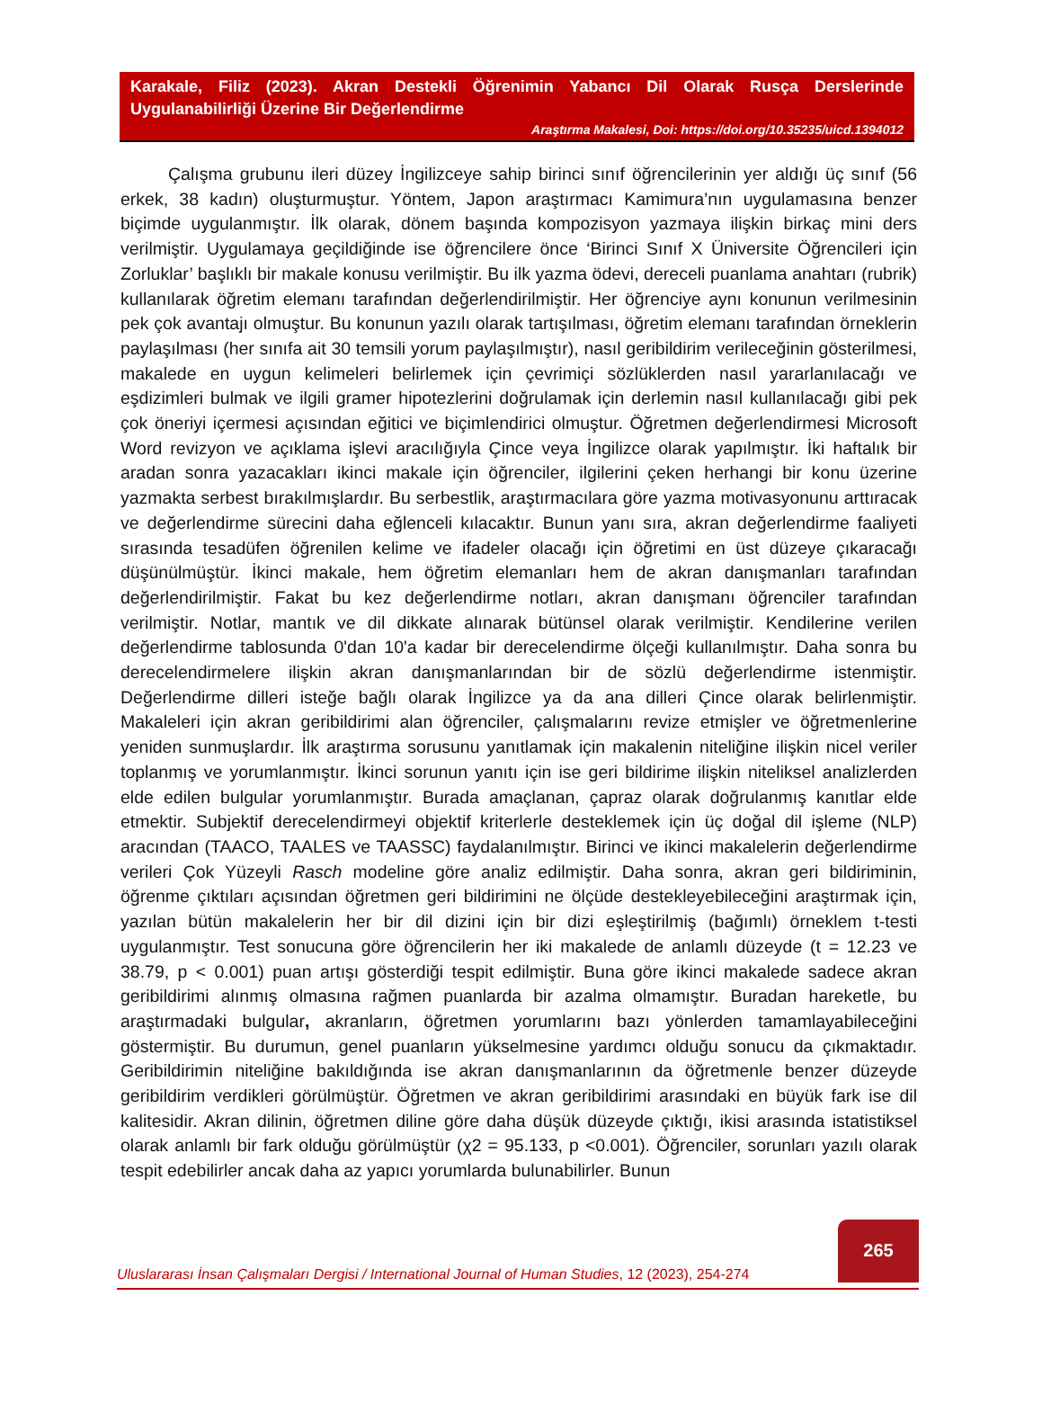Karakale, Filiz (2023). Akran Destekli Öğrenimin Yabancı Dil Olarak Rusça Derslerinde Uygulanabilirliği Üzerine Bir Değerlendirme
Araştırma Makalesi, Doi: https://doi.org/10.35235/uicd.1394012
Çalışma grubunu ileri düzey İngilizceye sahip birinci sınıf öğrencilerinin yer aldığı üç sınıf (56 erkek, 38 kadın) oluşturmuştur. Yöntem, Japon araştırmacı Kamimura’nın uygulamasına benzer biçimde uygulanmıştır. İlk olarak, dönem başında kompozisyon yazmaya ilişkin birkaç mini ders verilmiştir. Uygulamaya geçildiğinde ise öğrencilere önce ‘Birinci Sınıf X Üniversite Öğrencileri için Zorluklar’ başlıklı bir makale konusu verilmiştir. Bu ilk yazma ödevi, dereceli puanlama anahtarı (rubrik) kullanılarak öğretim elemanı tarafından değerlendirilmiştir. Her öğrenciye aynı konunun verilmesinin pek çok avantajı olmuştur. Bu konunun yazılı olarak tartışılması, öğretim elemanı tarafından örneklerin paylaşılması (her sınıfa ait 30 temsili yorum paylaşılmıştır), nasıl geribildirim verileceğinin gösterilmesi, makalede en uygun kelimeleri belirlemek için çevrimiçi sözlüklerden nasıl yararlanılacağı ve eşdizimleri bulmak ve ilgili gramer hipotezlerini doğrulamak için derlemin nasıl kullanılacağı gibi pek çok öneriyi içermesi açısından eğitici ve biçimlendirici olmuştur. Öğretmen değerlendirmesi Microsoft Word revizyon ve açıklama işlevi aracılığıyla Çince veya İngilizce olarak yapılmıştır. İki haftalık bir aradan sonra yazacakları ikinci makale için öğrenciler, ilgilerini çeken herhangi bir konu üzerine yazmakta serbest bırakılmışlardır. Bu serbestlik, araştırmacılara göre yazma motivasyonunu arttıracak ve değerlendirme sürecini daha eğlenceli kılacaktır. Bunun yanı sıra, akran değerlendirme faaliyeti sırasında tesadüfen öğrenilen kelime ve ifadeler olacağı için öğretimi en üst düzeye çıkaracağı düşünülmüştür. İkinci makale, hem öğretim elemanları hem de akran danışmanları tarafından değerlendirilmiştir. Fakat bu kez değerlendirme notları, akran danışmanı öğrenciler tarafından verilmiştir. Notlar, mantık ve dil dikkate alınarak bütünsel olarak verilmiştir. Kendilerine verilen değerlendirme tablosunda 0'dan 10'a kadar bir derecelendirme ölçeği kullanılmıştır. Daha sonra bu derecelendirmelere ilişkin akran danışmanlarından bir de sözlü değerlendirme istenmiştir. Değerlendirme dilleri isteğe bağlı olarak İngilizce ya da ana dilleri Çince olarak belirlenmiştir. Makaleleri için akran geribildirimi alan öğrenciler, çalışmalarını revize etmişler ve öğretmenlerine yeniden sunmuşlardır. İlk araştırma sorusunu yanıtlamak için makalenin niteliğine ilişkin nicel veriler toplanmış ve yorumlanmıştır. İkinci sorunun yanıtı için ise geri bildirime ilişkin niteliksel analizlerden elde edilen bulgular yorumlanmıştır. Burada amaçlanan, çapraz olarak doğrulanmış kanıtlar elde etmektir. Subjektif derecelendirmeyi objektif kriterlerle desteklemek için üç doğal dil işleme (NLP) aracından (TAACO, TAALES ve TAASSC) faydalanılmıştır. Birinci ve ikinci makalelerin değerlendirme verileri Çok Yüzeyli Rasch modeline göre analiz edilmiştir. Daha sonra, akran geri bildiriminin, öğrenme çıktıları açısından öğretmen geri bildirimini ne ölçüde destekleyebileceğini araştırmak için, yazılan bütün makalelerin her bir dil dizini için bir dizi eşleştirilmiş (bağımlı) örneklem t-testi uygulanmıştır. Test sonucuna göre öğrencilerin her iki makalede de anlamlı düzeyde (t = 12.23 ve 38.79, p < 0.001) puan artışı gösterdiği tespit edilmiştir. Buna göre ikinci makalede sadece akran geribildirimi alınmış olmasına rağmen puanlarda bir azalma olmamıştır. Buradan hareketle, bu araştırmadaki bulgular, akranların, öğretmen yorumlarını bazı yönlerden tamamlayabileceğini göstermiştir. Bu durumun, genel puanların yükselmesine yardımcı olduğu sonucu da çıkmaktadır. Geribildirimin niteliğine bakıldığında ise akran danışmanlarının da öğretmenle benzer düzeyde geribildirim verdikleri görülmüştür. Öğretmen ve akran geribildirimi arasındaki en büyük fark ise dil kalitesidir. Akran dilinin, öğretmen diline göre daha düşük düzeyde çıktığı, ikisi arasında istatistiksel olarak anlamlı bir fark olduğu görülmüştür (χ2 = 95.133, p <0.001). Öğrenciler, sorunları yazılı olarak tespit edebilirler ancak daha az yapıcı yorumlarda bulunabilirler. Bunun
Uluslararası İnsan Çalışmaları Dergisi / International Journal of Human Studies, 12 (2023), 254-274
265